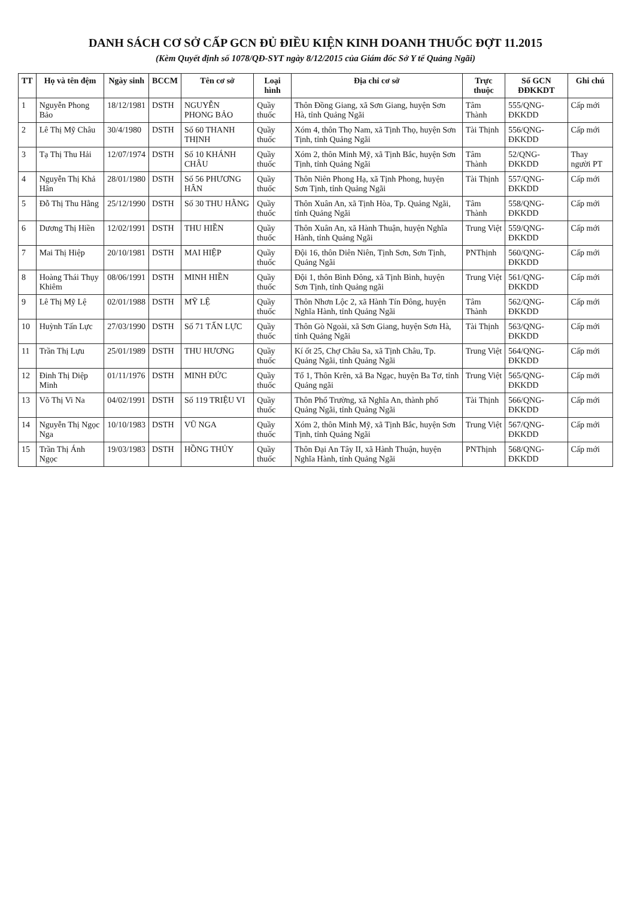DANH SÁCH CƠ SỞ CẤP GCN ĐỦ ĐIỀU KIỆN KINH DOANH THUỐC ĐỢT 11.2015
(Kèm Quyết định số 1078/QĐ-SYT ngày 8/12/2015 của Giám đốc Sở Y tế Quảng Ngãi)
| TT | Họ và tên đệm | Ngày sinh | BCCM | Tên cơ sở | Loại hình | Địa chỉ cơ sở | Trực thuộc | Số GCN ĐĐKKDT | Ghi chú |
| --- | --- | --- | --- | --- | --- | --- | --- | --- | --- |
| 1 | Nguyễn Phong Bảo | 18/12/1981 | DSTH | NGUYỄN PHONG BẢO | Quầy thuốc | Thôn Đồng Giang, xã Sơn Giang, huyện Sơn Hà, tỉnh Quảng Ngãi | Tâm Thành | 555/QNG-ĐKKDD | Cấp mới |
| 2 | Lê Thị Mỹ Châu | 30/4/1980 | DSTH | Số 60 THANH THỊNH | Quầy thuốc | Xóm 4, thôn Thọ Nam, xã Tịnh Thọ, huyện Sơn Tịnh, tỉnh Quảng Ngãi | Tài Thịnh | 556/QNG-ĐKKDD | Cấp mới |
| 3 | Tạ Thị Thu Hải | 12/07/1974 | DSTH | Số 10 KHÁNH CHÂU | Quầy thuốc | Xóm 2, thôn Minh Mỹ, xã Tịnh Bắc, huyện Sơn Tịnh, tỉnh Quảng Ngãi | Tâm Thành | 52/QNG-ĐKKDD | Thay người PT |
| 4 | Nguyễn Thị Khả Hân | 28/01/1980 | DSTH | Số 56 PHƯƠNG HÂN | Quầy thuốc | Thôn Niên Phong Hạ, xã Tịnh Phong, huyện Sơn Tịnh, tỉnh Quảng Ngãi | Tài Thịnh | 557/QNG-ĐKKDD | Cấp mới |
| 5 | Đỗ Thị Thu Hằng | 25/12/1990 | DSTH | Số 30 THU HẰNG | Quầy thuốc | Thôn Xuân An, xã Tịnh Hòa, Tp. Quảng Ngãi, tỉnh Quảng Ngãi | Tâm Thành | 558/QNG-ĐKKDD | Cấp mới |
| 6 | Dương Thị Hiền | 12/02/1991 | DSTH | THU HIỀN | Quầy thuốc | Thôn Xuân An, xã Hành Thuận, huyện Nghĩa Hành, tỉnh Quảng Ngãi | Trung Việt | 559/QNG-ĐKKDD | Cấp mới |
| 7 | Mai Thị Hiệp | 20/10/1981 | DSTH | MAI HIỆP | Quầy thuốc | Đội 16, thôn Diên Niên, Tịnh Sơn, Sơn Tịnh, Quảng Ngãi | PNThịnh | 560/QNG-ĐKKDD | Cấp mới |
| 8 | Hoàng Thái Thụy Khiêm | 08/06/1991 | DSTH | MINH HIỀN | Quầy thuốc | Đội 1, thôn Bình Đông, xã Tịnh Bình, huyện Sơn Tịnh, tỉnh Quảng ngãi | Trung Việt | 561/QNG-ĐKKDD | Cấp mới |
| 9 | Lê Thị Mỹ Lệ | 02/01/1988 | DSTH | MỸ LỆ | Quầy thuốc | Thôn Nhơn Lộc 2, xã Hành Tín Đông, huyện Nghĩa Hành, tỉnh Quảng Ngãi | Tâm Thành | 562/QNG-ĐKKDD | Cấp mới |
| 10 | Huỳnh Tấn Lực | 27/03/1990 | DSTH | Số 71 TẤN LỰC | Quầy thuốc | Thôn Gò Ngoài, xã Sơn Giang, huyện Sơn Hà, tỉnh Quảng Ngãi | Tài Thịnh | 563/QNG-ĐKKDD | Cấp mới |
| 11 | Trần Thị Lựu | 25/01/1989 | DSTH | THU HƯƠNG | Quầy thuốc | Kí ốt 25, Chợ Châu Sa, xã Tịnh Châu, Tp. Quảng Ngãi, tỉnh Quảng Ngãi | Trung Việt | 564/QNG-ĐKKDD | Cấp mới |
| 12 | Đinh Thị Diệp Minh | 01/11/1976 | DSTH | MINH ĐỨC | Quầy thuốc | Tổ 1, Thôn Krên, xã Ba Ngạc, huyện Ba Tơ, tỉnh Quảng ngãi | Trung Việt | 565/QNG-ĐKKDD | Cấp mới |
| 13 | Võ Thị Vi Na | 04/02/1991 | DSTH | Số 119 TRIỆU VI | Quầy thuốc | Thôn Phổ Trường, xã Nghĩa An, thành phố Quảng Ngãi, tỉnh Quảng Ngãi | Tài Thịnh | 566/QNG-ĐKKDD | Cấp mới |
| 14 | Nguyễn Thị Ngọc Nga | 10/10/1983 | DSTH | VŨ NGA | Quầy thuốc | Xóm 2, thôn Minh Mỹ, xã Tịnh Bắc, huyện Sơn Tịnh, tỉnh Quảng Ngãi | Trung Việt | 567/QNG-ĐKKDD | Cấp mới |
| 15 | Trần Thị Ánh Ngọc | 19/03/1983 | DSTH | HỒNG THỦY | Quầy thuốc | Thôn Đại An Tây II, xã Hành Thuận, huyện Nghĩa Hành, tỉnh Quảng Ngãi | PNThịnh | 568/QNG-ĐKKDD | Cấp mới |